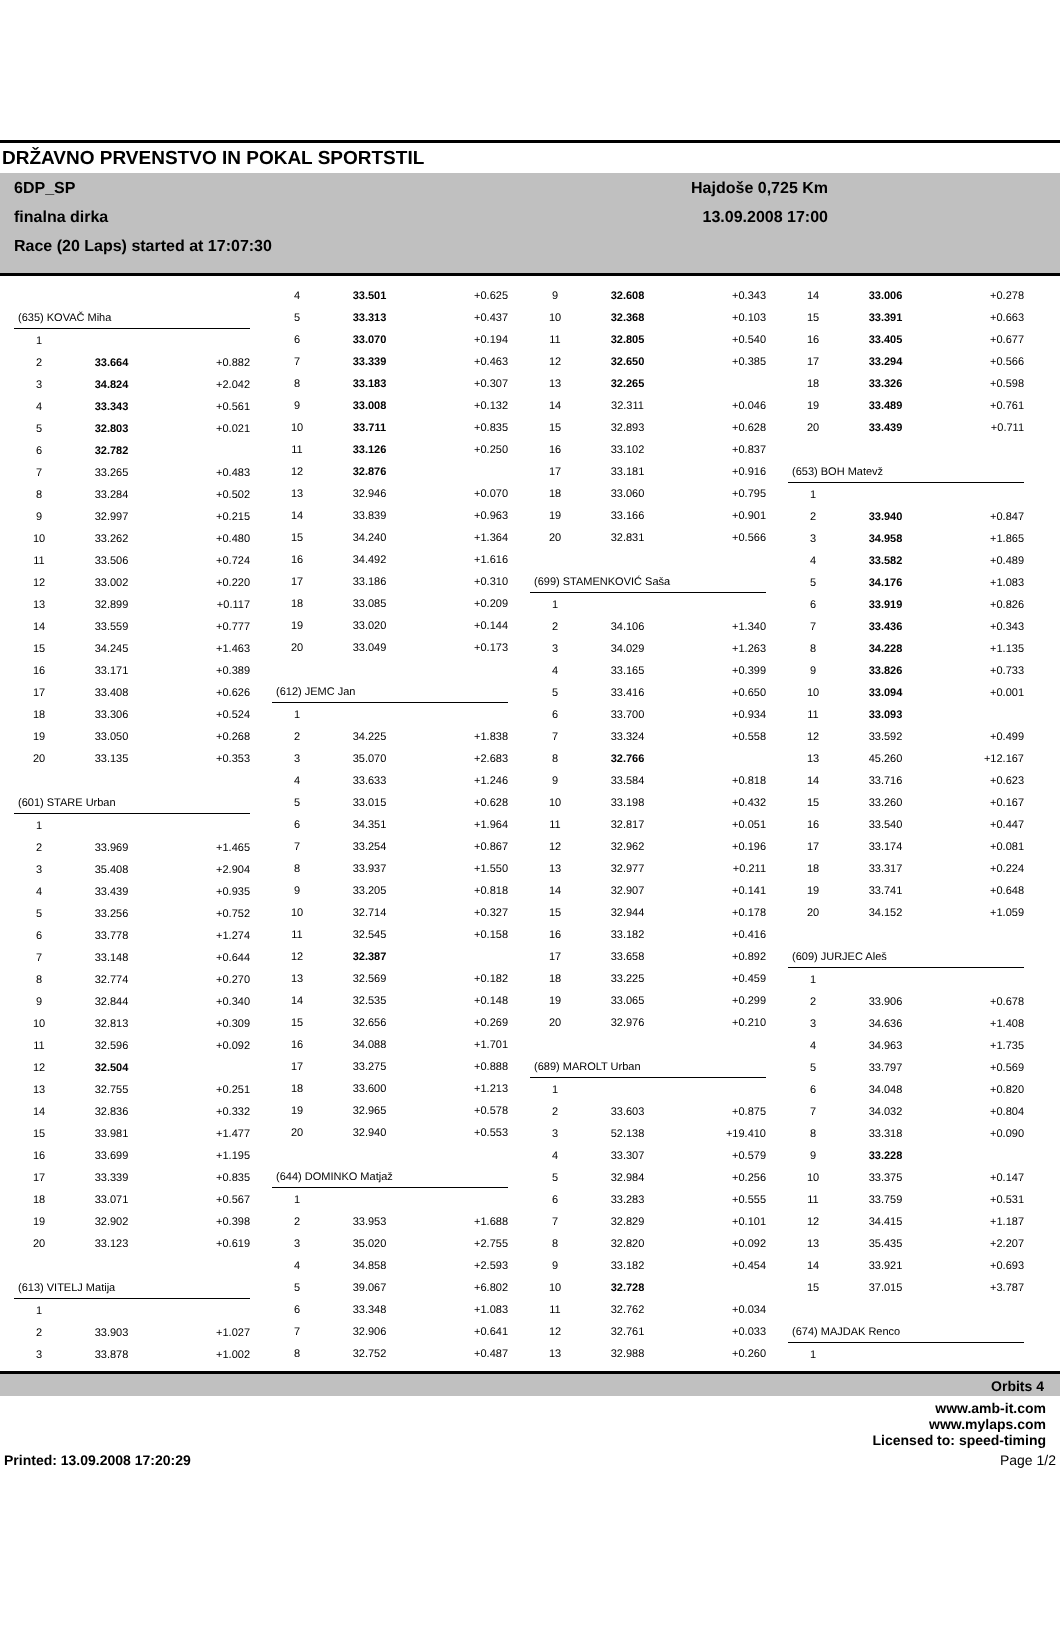DRŽAVNO PRVENSTVO IN POKAL SPORTSTIL
6DP_SP
finalna dirka
Race (20 Laps) started at 17:07:30
Hajdoše 0,725 Km
13.09.2008 17:00
| (635) KOVAČ Miha | | |
| 1 | | |
| 2 | 33.664 | +0.882 |
| 3 | 34.824 | +2.042 |
| 4 | 33.343 | +0.561 |
| 5 | 32.803 | +0.021 |
| 6 | 32.782 | |
| 7 | 33.265 | +0.483 |
| 8 | 33.284 | +0.502 |
| 9 | 32.997 | +0.215 |
| 10 | 33.262 | +0.480 |
| 11 | 33.506 | +0.724 |
| 12 | 33.002 | +0.220 |
| 13 | 32.899 | +0.117 |
| 14 | 33.559 | +0.777 |
| 15 | 34.245 | +1.463 |
| 16 | 33.171 | +0.389 |
| 17 | 33.408 | +0.626 |
| 18 | 33.306 | +0.524 |
| 19 | 33.050 | +0.268 |
| 20 | 33.135 | +0.353 |
| (601) STARE Urban | | |
| 1 | | |
| 2 | 33.969 | +1.465 |
| 3 | 35.408 | +2.904 |
| 4 | 33.439 | +0.935 |
| 5 | 33.256 | +0.752 |
| 6 | 33.778 | +1.274 |
| 7 | 33.148 | +0.644 |
| 8 | 32.774 | +0.270 |
| 9 | 32.844 | +0.340 |
| 10 | 32.813 | +0.309 |
| 11 | 32.596 | +0.092 |
| 12 | 32.504 | |
| 13 | 32.755 | +0.251 |
| 14 | 32.836 | +0.332 |
| 15 | 33.981 | +1.477 |
| 16 | 33.699 | +1.195 |
| 17 | 33.339 | +0.835 |
| 18 | 33.071 | +0.567 |
| 19 | 32.902 | +0.398 |
| 20 | 33.123 | +0.619 |
| (613) VITELJ Matija | | |
| 1 | | |
| 2 | 33.903 | +1.027 |
| 3 | 33.878 | +1.002 |
| 4 | 33.501 | +0.625 |
| 5 | 33.313 | +0.437 |
| 6 | 33.070 | +0.194 |
| 7 | 33.339 | +0.463 |
| 8 | 33.183 | +0.307 |
| 9 | 33.008 | +0.132 |
| 10 | 33.711 | +0.835 |
| 11 | 33.126 | +0.250 |
| 12 | 32.876 | |
| 13 | 32.946 | +0.070 |
| 14 | 33.839 | +0.963 |
| 15 | 34.240 | +1.364 |
| 16 | 34.492 | +1.616 |
| 17 | 33.186 | +0.310 |
| 18 | 33.085 | +0.209 |
| 19 | 33.020 | +0.144 |
| 20 | 33.049 | +0.173 |
| (612) JEMC Jan | | |
| 1 | | |
| 2 | 34.225 | +1.838 |
| 3 | 35.070 | +2.683 |
| 4 | 33.633 | +1.246 |
| 5 | 33.015 | +0.628 |
| 6 | 34.351 | +1.964 |
| 7 | 33.254 | +0.867 |
| 8 | 33.937 | +1.550 |
| 9 | 33.205 | +0.818 |
| 10 | 32.714 | +0.327 |
| 11 | 32.545 | +0.158 |
| 12 | 32.387 | |
| 13 | 32.569 | +0.182 |
| 14 | 32.535 | +0.148 |
| 15 | 32.656 | +0.269 |
| 16 | 34.088 | +1.701 |
| 17 | 33.275 | +0.888 |
| 18 | 33.600 | +1.213 |
| 19 | 32.965 | +0.578 |
| 20 | 32.940 | +0.553 |
| (644) DOMINKO Matjaž | | |
| 1 | | |
| 2 | 33.953 | +1.688 |
| 3 | 35.020 | +2.755 |
| 4 | 34.858 | +2.593 |
| 5 | 39.067 | +6.802 |
| 6 | 33.348 | +1.083 |
| 7 | 32.906 | +0.641 |
| 8 | 32.752 | +0.487 |
| 9 | 32.608 | +0.343 |
| 10 | 32.368 | +0.103 |
| 11 | 32.805 | +0.540 |
| 12 | 32.650 | +0.385 |
| 13 | 32.265 | |
| 14 | 32.311 | +0.046 |
| 15 | 32.893 | +0.628 |
| 16 | 33.102 | +0.837 |
| 17 | 33.181 | +0.916 |
| 18 | 33.060 | +0.795 |
| 19 | 33.166 | +0.901 |
| 20 | 32.831 | +0.566 |
| (699) STAMENKOVIĆ Saša | | |
| 1 | | |
| 2 | 34.106 | +1.340 |
| 3 | 34.029 | +1.263 |
| 4 | 33.165 | +0.399 |
| 5 | 33.416 | +0.650 |
| 6 | 33.700 | +0.934 |
| 7 | 33.324 | +0.558 |
| 8 | 32.766 | |
| 9 | 33.584 | +0.818 |
| 10 | 33.198 | +0.432 |
| 11 | 32.817 | +0.051 |
| 12 | 32.962 | +0.196 |
| 13 | 32.977 | +0.211 |
| 14 | 32.907 | +0.141 |
| 15 | 32.944 | +0.178 |
| 16 | 33.182 | +0.416 |
| 17 | 33.658 | +0.892 |
| 18 | 33.225 | +0.459 |
| 19 | 33.065 | +0.299 |
| 20 | 32.976 | +0.210 |
| (689) MAROLT Urban | | |
| 1 | | |
| 2 | 33.603 | +0.875 |
| 3 | 52.138 | +19.410 |
| 4 | 33.307 | +0.579 |
| 5 | 32.984 | +0.256 |
| 6 | 33.283 | +0.555 |
| 7 | 32.829 | +0.101 |
| 8 | 32.820 | +0.092 |
| 9 | 33.182 | +0.454 |
| 10 | 32.728 | |
| 11 | 32.762 | +0.034 |
| 12 | 32.761 | +0.033 |
| 13 | 32.988 | +0.260 |
| 14 | 33.006 | +0.278 |
| 15 | 33.391 | +0.663 |
| 16 | 33.405 | +0.677 |
| 17 | 33.294 | +0.566 |
| 18 | 33.326 | +0.598 |
| 19 | 33.489 | +0.761 |
| 20 | 33.439 | +0.711 |
| (653) BOH Matevž | | |
| 1 | | |
| 2 | 33.940 | +0.847 |
| 3 | 34.958 | +1.865 |
| 4 | 33.582 | +0.489 |
| 5 | 34.176 | +1.083 |
| 6 | 33.919 | +0.826 |
| 7 | 33.436 | +0.343 |
| 8 | 34.228 | +1.135 |
| 9 | 33.826 | +0.733 |
| 10 | 33.094 | +0.001 |
| 11 | 33.093 | |
| 12 | 33.592 | +0.499 |
| 13 | 45.260 | +12.167 |
| 14 | 33.716 | +0.623 |
| 15 | 33.260 | +0.167 |
| 16 | 33.540 | +0.447 |
| 17 | 33.174 | +0.081 |
| 18 | 33.317 | +0.224 |
| 19 | 33.741 | +0.648 |
| 20 | 34.152 | +1.059 |
| (609) JURJEC Aleš | | |
| 1 | | |
| 2 | 33.906 | +0.678 |
| 3 | 34.636 | +1.408 |
| 4 | 34.963 | +1.735 |
| 5 | 33.797 | +0.569 |
| 6 | 34.048 | +0.820 |
| 7 | 34.032 | +0.804 |
| 8 | 33.318 | +0.090 |
| 9 | 33.228 | |
| 10 | 33.375 | +0.147 |
| 11 | 33.759 | +0.531 |
| 12 | 34.415 | +1.187 |
| 13 | 35.435 | +2.207 |
| 14 | 33.921 | +0.693 |
| 15 | 37.015 | +3.787 |
| (674) MAJDAK Renco | | |
| 1 | | |
Orbits 4
www.amb-it.com
www.mylaps.com
Licensed to: speed-timing
Printed: 13.09.2008 17:20:29 Page 1/2